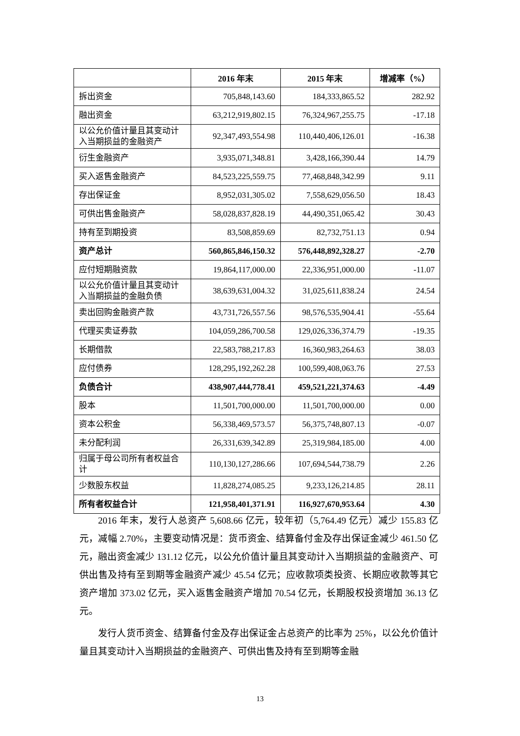| | 2016 年末 | 2015 年末 | 增减率（%） |
| --- | --- | --- | --- |
| 拆出资金 | 705,848,143.60 | 184,333,865.52 | 282.92 |
| 融出资金 | 63,212,919,802.15 | 76,324,967,255.75 | -17.18 |
| 以公允价值计量且其变动计入当期损益的金融资产 | 92,347,493,554.98 | 110,440,406,126.01 | -16.38 |
| 衍生金融资产 | 3,935,071,348.81 | 3,428,166,390.44 | 14.79 |
| 买入返售金融资产 | 84,523,225,559.75 | 77,468,848,342.99 | 9.11 |
| 存出保证金 | 8,952,031,305.02 | 7,558,629,056.50 | 18.43 |
| 可供出售金融资产 | 58,028,837,828.19 | 44,490,351,065.42 | 30.43 |
| 持有至到期投资 | 83,508,859.69 | 82,732,751.13 | 0.94 |
| 资产总计 | 560,865,846,150.32 | 576,448,892,328.27 | -2.70 |
| 应付短期融资款 | 19,864,117,000.00 | 22,336,951,000.00 | -11.07 |
| 以公允价值计量且其变动计入当期损益的金融负债 | 38,639,631,004.32 | 31,025,611,838.24 | 24.54 |
| 卖出回购金融资产款 | 43,731,726,557.56 | 98,576,535,904.41 | -55.64 |
| 代理买卖证券款 | 104,059,286,700.58 | 129,026,336,374.79 | -19.35 |
| 长期借款 | 22,583,788,217.83 | 16,360,983,264.63 | 38.03 |
| 应付债券 | 128,295,192,262.28 | 100,599,408,063.76 | 27.53 |
| 负债合计 | 438,907,444,778.41 | 459,521,221,374.63 | -4.49 |
| 股本 | 11,501,700,000.00 | 11,501,700,000.00 | 0.00 |
| 资本公积金 | 56,338,469,573.57 | 56,375,748,807.13 | -0.07 |
| 未分配利润 | 26,331,639,342.89 | 25,319,984,185.00 | 4.00 |
| 归属于母公司所有者权益合计 | 110,130,127,286.66 | 107,694,544,738.79 | 2.26 |
| 少数股东权益 | 11,828,274,085.25 | 9,233,126,214.85 | 28.11 |
| 所有者权益合计 | 121,958,401,371.91 | 116,927,670,953.64 | 4.30 |
2016 年末，发行人总资产 5,608.66 亿元，较年初（5,764.49 亿元）减少 155.83 亿元，减幅 2.70%，主要变动情况是：货币资金、结算备付金及存出保证金减少 461.50 亿元，融出资金减少 131.12 亿元，以公允价值计量且其变动计入当期损益的金融资产、可供出售及持有至到期等金融资产减少 45.54 亿元；应收款项类投资、长期应收款等其它资产增加 373.02 亿元，买入返售金融资产增加 70.54 亿元，长期股权投资增加 36.13 亿元。
发行人货币资金、结算备付金及存出保证金占总资产的比率为 25%，以公允价值计量且其变动计入当期损益的金融资产、可供出售及持有至到期等金融
13